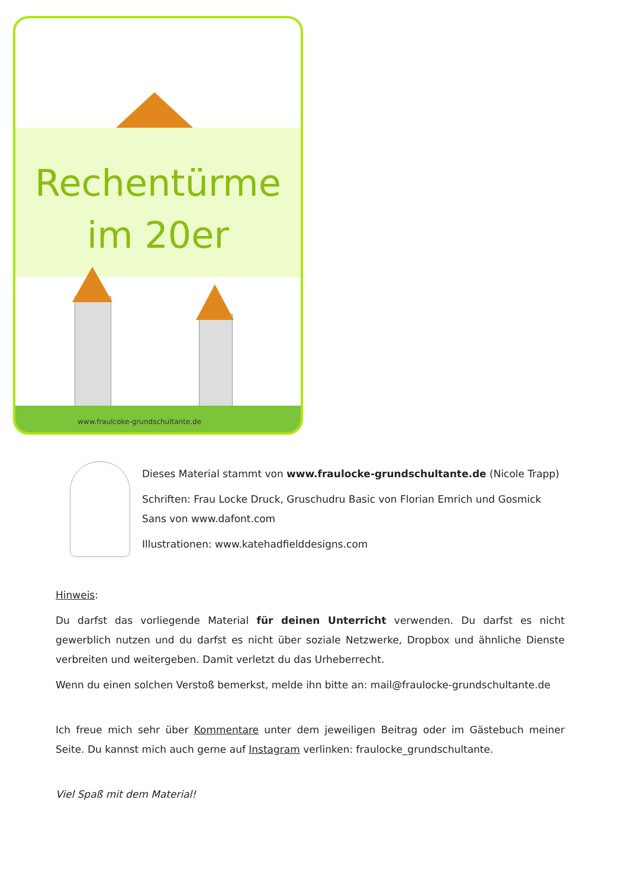Rechentürme
im 20er
www.fraulcoke-grundschultante.de
Dieses Material stammt von www.fraulocke-grundschultante.de (Nicole Trapp)
Schriften: Frau Locke Druck, Gruschudru Basic von Florian Emrich und Gosmick Sans von www.dafont.com
Illustrationen: www.katehadfielddesigns.com
Hinweis:
Du darfst das vorliegende Material für deinen Unterricht verwenden. Du darfst es nicht gewerblich nutzen und du darfst es nicht über soziale Netzwerke, Dropbox und ähnliche Dienste verbreiten und weitergeben. Damit verletzt du das Urheberrecht.
Wenn du einen solchen Verstoß bemerkst, melde ihn bitte an: mail@fraulocke-grundschultante.de
Ich freue mich sehr über Kommentare unter dem jeweiligen Beitrag oder im Gästebuch meiner Seite. Du kannst mich auch gerne auf Instagram verlinken: fraulocke_grundschultante.
Viel Spaß mit dem Material!